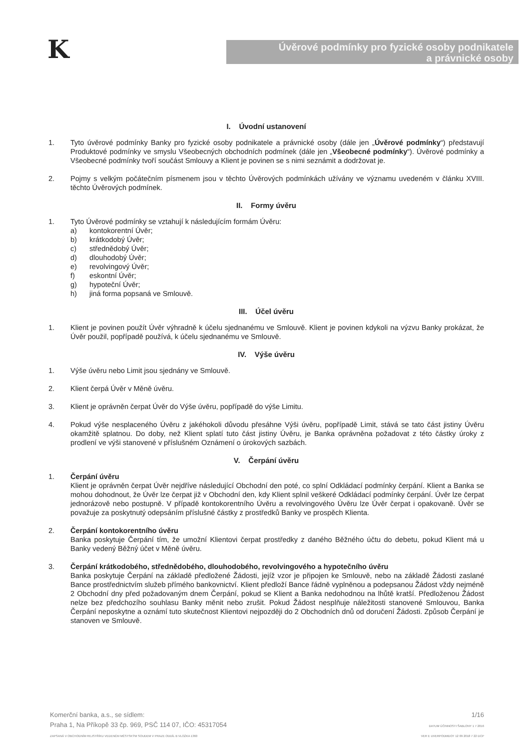K
Úvěrové podmínky pro fyzické osoby podnikatele
a právnické osoby
I. Úvodní ustanovení
1. Tyto úvěrové podmínky Banky pro fyzické osoby podnikatele a právnické osoby (dále jen „Úvěrové podmínky“) představují Produktové podmínky ve smyslu Všeobecných obchodních podmínek (dále jen „Všeobecné podmínky“). Úvěrové podmínky a Všeobecné podmínky tvoří součást Smlouvy a Klient je povinen se s nimi seznámit a dodržovat je.
2. Pojmy s velkým počátečním písmenem jsou v těchto Úvěrových podmínkách užívány ve významu uvedeném v článku XVIII. těchto Úvěrových podmínek.
II. Formy úvěru
1. Tyto Úvěrové podmínky se vztahují k následujícím formám Úvěru:
a) kontokorentní Úvěr;
b) krátkodobý Úvěr;
c) střednědobý Úvěr;
d) dlouhodobý Úvěr;
e) revolvingový Úvěr;
f) eskontní Úvěr;
g) hypoteční Úvěr;
h) jiná forma popsaná ve Smlouvě.
III. Účel úvěru
1. Klient je povinen použít Úvěr výhradně k účelu sjednanému ve Smlouvě. Klient je povinen kdykoli na výzvu Banky prokázat, že Úvěr použil, popřípadě používá, k účelu sjednanému ve Smlouvě.
IV. Výše úvěru
1. Výše úvěru nebo Limit jsou sjednány ve Smlouvě.
2. Klient čerpá Úvěr v Měně úvěru.
3. Klient je oprávněn čerpat Úvěr do Výše úvěru, popřípadě do výše Limitu.
4. Pokud výše nesplaceného Úvěru z jakéhokoli důvodu přesáhne Výši úvěru, popřípadě Limit, stává se tato část jistiny Úvěru okamžitě splatnou. Do doby, než Klient splatí tuto část jistiny Úvěru, je Banka oprávněna požadovat z této částky úroky z prodlení ve výši stanovené v příslušném Oznámení o úrokových sazbách.
V. Čerpání úvěru
1. Čerpání úvěru
Klient je oprávněn čerpat Úvěr nejdříve následující Obchodní den poté, co splní Odkládací podmínky čerpání. Klient a Banka se mohou dohodnout, že Úvěr lze čerpat již v Obchodní den, kdy Klient splnil veškeré Odkládací podmínky čerpání. Úvěr lze čerpat jednorázově nebo postupně. V případě kontokorentního Úvěru a revolvingového Úvěru lze Úvěr čerpat i opakovaně. Úvěr se považuje za poskytnutý odepsáním příslušné částky z prostředků Banky ve prospěch Klienta.
2. Čerpání kontokorentního úvěru
Banka poskytuje Čerpání tím, že umožní Klientovi čerpat prostředky z daného Běžného účtu do debetu, pokud Klient má u Banky vedený Běžný účet v Měně úvěru.
3. Čerpání krátkodobého, střednědobého, dlouhodobého, revolvingového a hypotečního úvěru
Banka poskytuje Čerpání na základě předložené Žádosti, jejíž vzor je připojen ke Smlouvě, nebo na základě Žádosti zaslané Bance prostřednictvím služeb přímého bankovnictví. Klient předloží Bance řádně vyplněnou a podepsanou Žádost vždy nejméně 2 Obchodní dny před požadovaným dnem Čerpání, pokud se Klient a Banka nedohodnou na lhůtě kratší. Předloženou Žádost nelze bez předchozího souhlasu Banky měnit nebo zrušit. Pokud Žádost nesplňuje náležitosti stanovené Smlouvou, Banka Čerpání neposkytne a oznámí tuto skutečnost Klientovi nejpozději do 2 Obchodních dnů od doručení Žádosti. Způsob Čerpání je stanoven ve Smlouvě.
Komerční banka, a.s., se sídlem:
Praha 1, Na Příkopě 33 čp. 969, PSČ 114 07, IČO: 45317054
ZAPSANÁ V OBCHODNÍM REJSTŘÍKU VEDENÉM MĚSTSKÝM SOUDEM V PRAZE ODDÍL B VLOŽKA 1360
1/16
DATUM ÚČINNOSTI ŠABLONY 1 7 2016
VER E UVERPODMDOT 12 09 2018 7 22 DCP